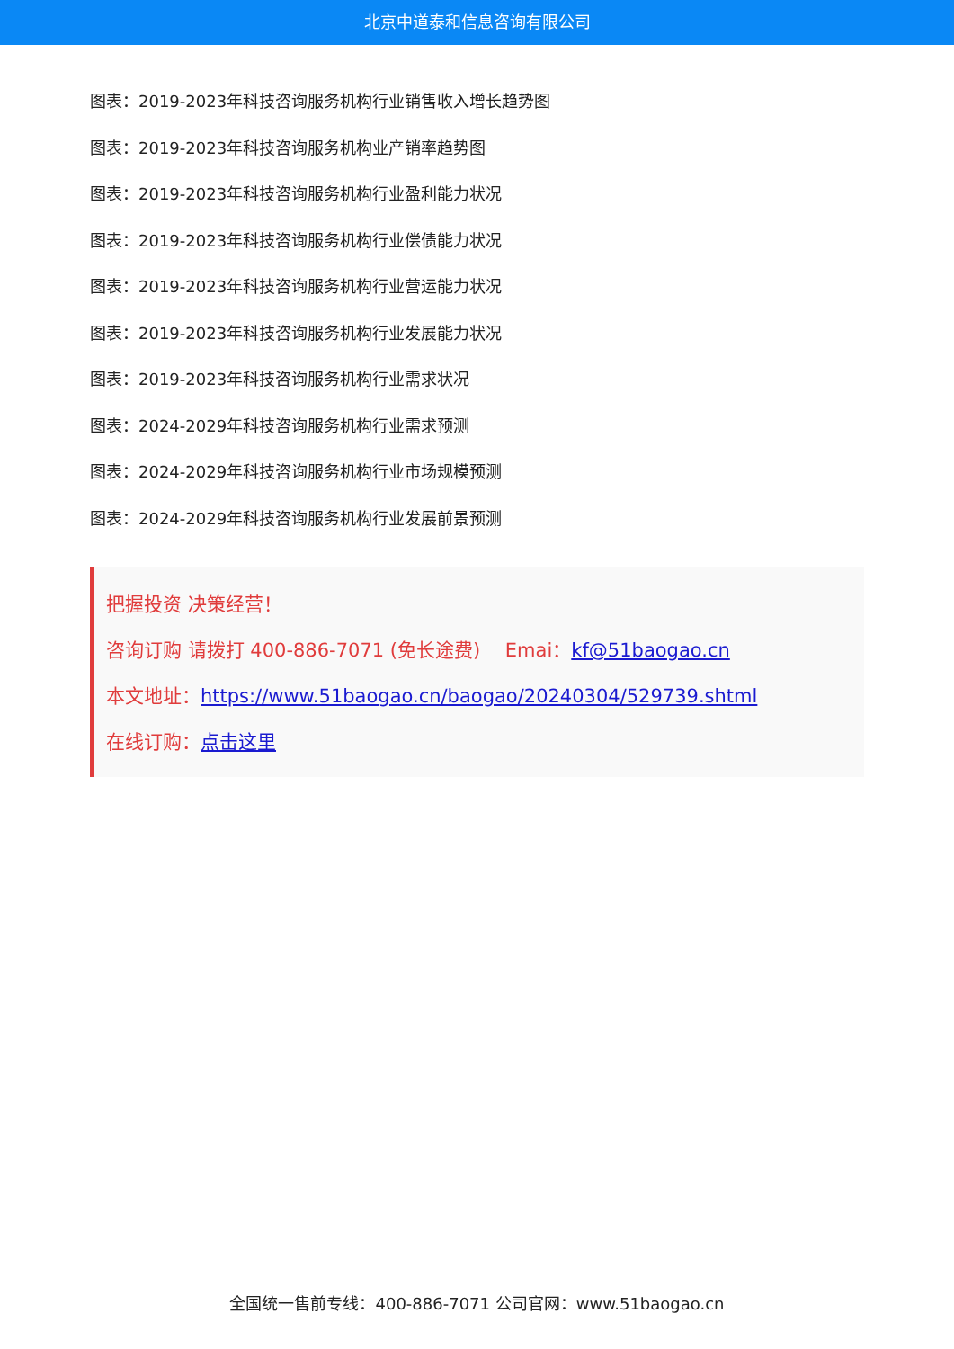北京中道泰和信息咨询有限公司
图表：2019-2023年科技咨询服务机构行业销售收入增长趋势图
图表：2019-2023年科技咨询服务机构业产销率趋势图
图表：2019-2023年科技咨询服务机构行业盈利能力状况
图表：2019-2023年科技咨询服务机构行业偿债能力状况
图表：2019-2023年科技咨询服务机构行业营运能力状况
图表：2019-2023年科技咨询服务机构行业发展能力状况
图表：2019-2023年科技咨询服务机构行业需求状况
图表：2024-2029年科技咨询服务机构行业需求预测
图表：2024-2029年科技咨询服务机构行业市场规模预测
图表：2024-2029年科技咨询服务机构行业发展前景预测
把握投资 决策经营！
咨询订购 请拨打 400-886-7071 (免长途费)　 Emai：kf@51baogao.cn
本文地址：https://www.51baogao.cn/baogao/20240304/529739.shtml
在线订购：点击这里
全国统一售前专线：400-886-7071 公司官网：www.51baogao.cn